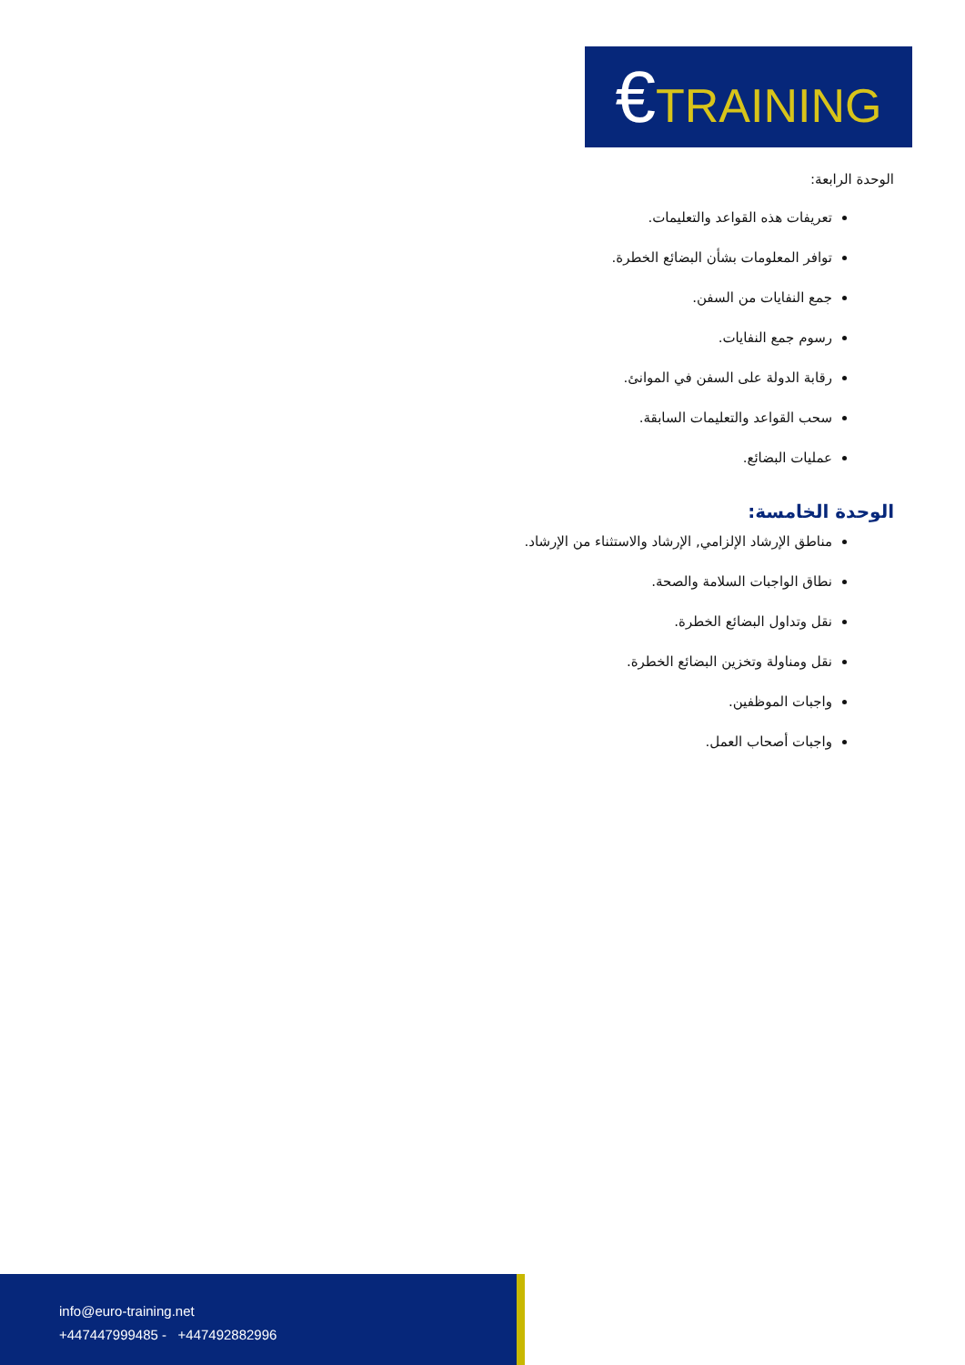€TRAINING
الوحدة الرابعة:
تعريفات هذه القواعد والتعليمات.
توافر المعلومات بشأن البضائع الخطرة.
جمع النفايات من السفن.
رسوم جمع النفايات.
رقابة الدولة على السفن في الموانئ.
سحب القواعد والتعليمات السابقة.
عمليات البضائع.
الوحدة الخامسة:
مناطق الإرشاد الإلزامي, الإرشاد والاستثناء من الإرشاد.
نطاق الواجبات السلامة والصحة.
نقل وتداول البضائع الخطرة.
نقل ومناولة وتخزين البضائع الخطرة.
واجبات الموظفين.
واجبات أصحاب العمل.
info@euro-training.net
+447447999485 - +447492882996